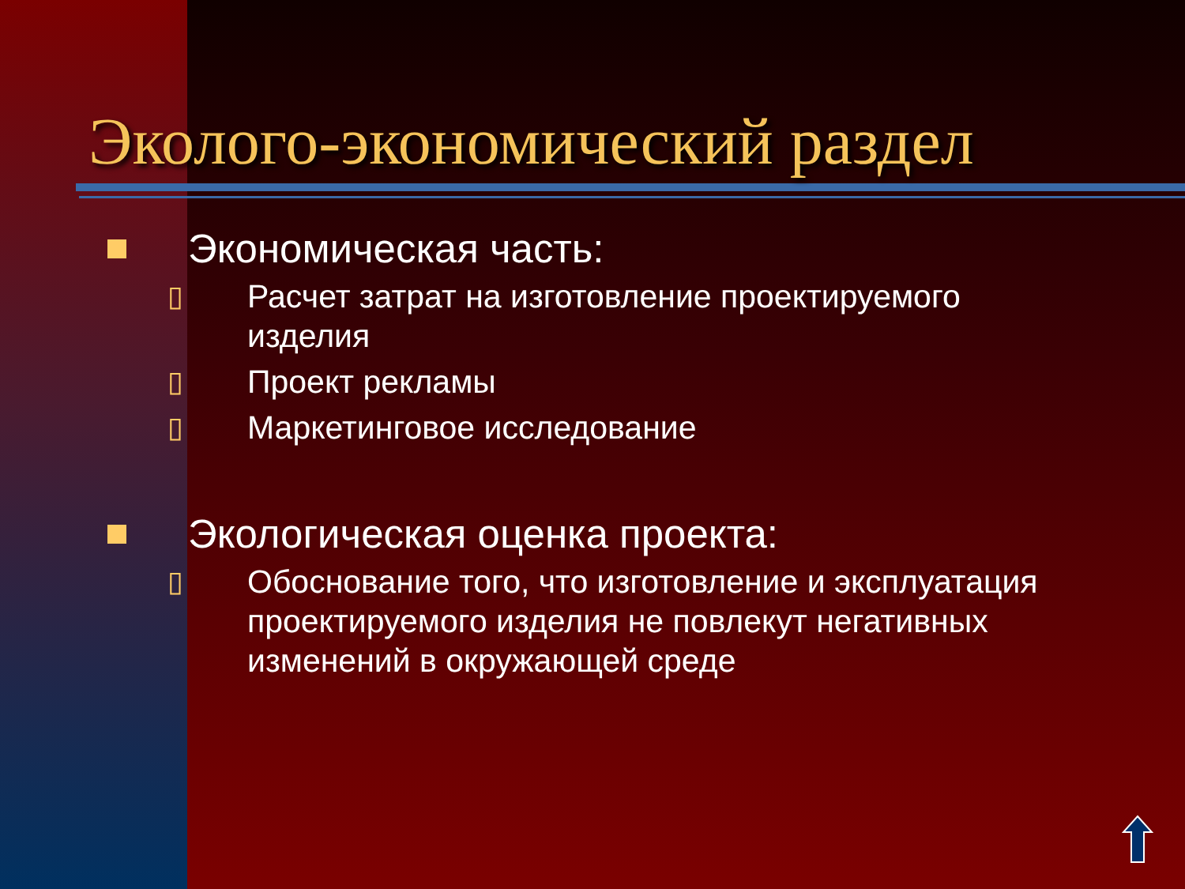Эколого-экономический раздел
Экономическая часть:
▯ Расчет затрат на изготовление проектируемого изделия
▯ Проект рекламы
▯ Маркетинговое исследование
Экологическая оценка проекта:
▯ Обоснование того, что изготовление и эксплуатация проектируемого изделия не повлекут негативных изменений в окружающей среде